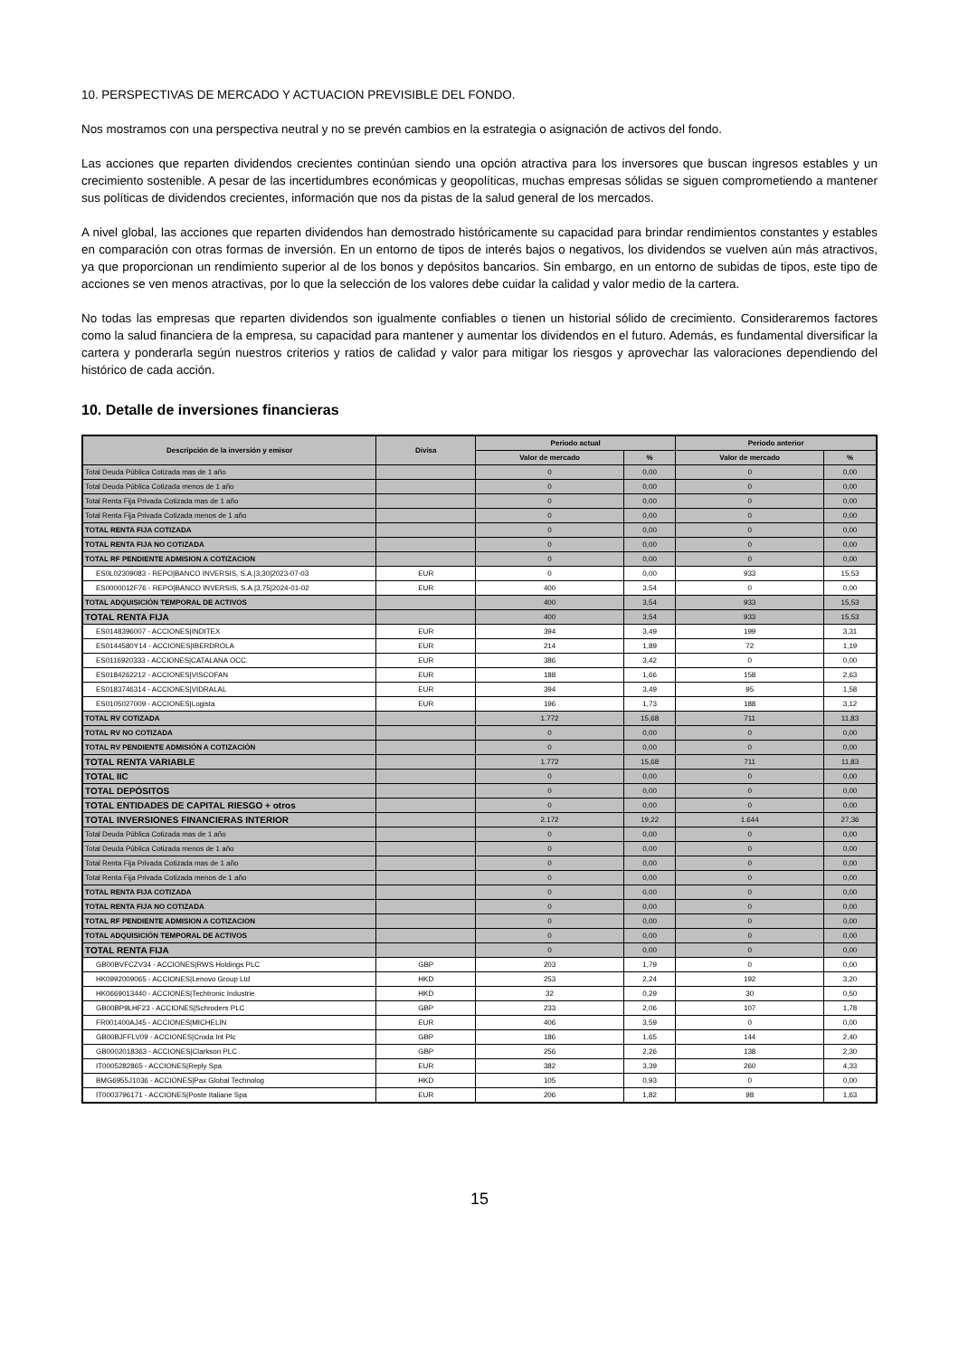10. PERSPECTIVAS DE MERCADO Y ACTUACION PREVISIBLE DEL FONDO.
Nos mostramos con una perspectiva neutral y no se prevén cambios en la estrategia o asignación de activos del fondo.
Las acciones que reparten dividendos crecientes continúan siendo una opción atractiva para los inversores que buscan ingresos estables y un crecimiento sostenible. A pesar de las incertidumbres económicas y geopolíticas, muchas empresas sólidas se siguen comprometiendo a mantener sus políticas de dividendos crecientes, información que nos da pistas de la salud general de los mercados.
A nivel global, las acciones que reparten dividendos han demostrado históricamente su capacidad para brindar rendimientos constantes y estables en comparación con otras formas de inversión. En un entorno de tipos de interés bajos o negativos, los dividendos se vuelven aún más atractivos, ya que proporcionan un rendimiento superior al de los bonos y depósitos bancarios. Sin embargo, en un entorno de subidas de tipos, este tipo de acciones se ven menos atractivas, por lo que la selección de los valores debe cuidar la calidad y valor medio de la cartera.
No todas las empresas que reparten dividendos son igualmente confiables o tienen un historial sólido de crecimiento. Consideraremos factores como la salud financiera de la empresa, su capacidad para mantener y aumentar los dividendos en el futuro. Además, es fundamental diversificar la cartera y ponderarla según nuestros criterios y ratios de calidad y valor para mitigar los riesgos y aprovechar las valoraciones dependiendo del histórico de cada acción.
10. Detalle de inversiones financieras
| Descripción de la inversión y emisor | Divisa | Periodo actual | | Periodo anterior | |
| --- | --- | --- | --- | --- | --- |
| | | Valor de mercado | % | Valor de mercado | % |
| Total Deuda Pública Cotizada mas de 1 año | | 0 | 0,00 | 0 | 0,00 |
| Total Deuda Pública Cotizada menos de 1 año | | 0 | 0,00 | 0 | 0,00 |
| Total Renta Fija Privada Cotizada mas de 1 año | | 0 | 0,00 | 0 | 0,00 |
| Total Renta Fija Privada Cotizada menos de 1 año | | 0 | 0,00 | 0 | 0,00 |
| TOTAL RENTA FIJA COTIZADA | | 0 | 0,00 | 0 | 0,00 |
| TOTAL RENTA FIJA NO COTIZADA | | 0 | 0,00 | 0 | 0,00 |
| TOTAL RF PENDIENTE ADMISION A COTIZACION | | 0 | 0,00 | 0 | 0,00 |
| ES0L02309083 - REPO/BANCO INVERSIS, S.A./3,30/2023-07-03 | EUR | 0 | 0,00 | 933 | 15,53 |
| ES0000012F76 - REPO/BANCO INVERSIS, S.A./3,75/2024-01-02 | EUR | 400 | 3,54 | 0 | 0,00 |
| TOTAL ADQUISICIÓN TEMPORAL DE ACTIVOS | | 400 | 3,54 | 933 | 15,53 |
| TOTAL RENTA FIJA | | 400 | 3,54 | 933 | 15,53 |
| ES0148396007 - ACCIONES/INDITEX | EUR | 394 | 3,49 | 199 | 3,31 |
| ES0144580Y14 - ACCIONES/IBERDROLA | EUR | 214 | 1,89 | 72 | 1,19 |
| ES0116920333 - ACCIONES/CATALANA OCC. | EUR | 386 | 3,42 | 0 | 0,00 |
| ES0184262212 - ACCIONES/VISCOFAN | EUR | 188 | 1,66 | 158 | 2,63 |
| ES0183746314 - ACCIONES/VIDRALAL | EUR | 394 | 3,49 | 95 | 1,58 |
| ES0105027009 - ACCIONES/Logista | EUR | 196 | 1,73 | 188 | 3,12 |
| TOTAL RV COTIZADA | | 1.772 | 15,68 | 711 | 11,83 |
| TOTAL RV NO COTIZADA | | 0 | 0,00 | 0 | 0,00 |
| TOTAL RV PENDIENTE ADMISIÓN A COTIZACIÓN | | 0 | 0,00 | 0 | 0,00 |
| TOTAL RENTA VARIABLE | | 1.772 | 15,68 | 711 | 11,83 |
| TOTAL IIC | | 0 | 0,00 | 0 | 0,00 |
| TOTAL DEPÓSITOS | | 0 | 0,00 | 0 | 0,00 |
| TOTAL ENTIDADES DE CAPITAL RIESGO + otros | | 0 | 0,00 | 0 | 0,00 |
| TOTAL INVERSIONES FINANCIERAS INTERIOR | | 2.172 | 19,22 | 1.644 | 27,36 |
| Total Deuda Pública Cotizada mas de 1 año | | 0 | 0,00 | 0 | 0,00 |
| Total Deuda Pública Cotizada menos de 1 año | | 0 | 0,00 | 0 | 0,00 |
| Total Renta Fija Privada Cotizada mas de 1 año | | 0 | 0,00 | 0 | 0,00 |
| Total Renta Fija Privada Cotizada menos de 1 año | | 0 | 0,00 | 0 | 0,00 |
| TOTAL RENTA FIJA COTIZADA | | 0 | 0,00 | 0 | 0,00 |
| TOTAL RENTA FIJA NO COTIZADA | | 0 | 0,00 | 0 | 0,00 |
| TOTAL RF PENDIENTE ADMISION A COTIZACION | | 0 | 0,00 | 0 | 0,00 |
| TOTAL ADQUISICIÓN TEMPORAL DE ACTIVOS | | 0 | 0,00 | 0 | 0,00 |
| TOTAL RENTA FIJA | | 0 | 0,00 | 0 | 0,00 |
| GB00BVFCZV34 - ACCIONES/RWS Holdings PLC | GBP | 203 | 1,79 | 0 | 0,00 |
| HK0992009065 - ACCIONES/Lenovo Group Ltd | HKD | 253 | 2,24 | 192 | 3,20 |
| HK0669013440 - ACCIONES/Techtronic Industrie | HKD | 32 | 0,29 | 30 | 0,50 |
| GB00BP9LHF23 - ACCIONES/Schroders PLC | GBP | 233 | 2,06 | 107 | 1,78 |
| FR001400AJ45 - ACCIONES/MICHELIN | EUR | 406 | 3,59 | 0 | 0,00 |
| GB00BJFFLV09 - ACCIONES/Croda Int Plc | GBP | 186 | 1,65 | 144 | 2,40 |
| GB0002018363 - ACCIONES/Clarkson PLC | GBP | 256 | 2,26 | 138 | 2,30 |
| IT0005282865 - ACCIONES/Reply Spa | EUR | 382 | 3,39 | 260 | 4,33 |
| BMG6955J1036 - ACCIONES/Pax Global Technolog | HKD | 105 | 0,93 | 0 | 0,00 |
| IT0003796171 - ACCIONES/Poste Italiane Spa | EUR | 206 | 1,82 | 98 | 1,63 |
15